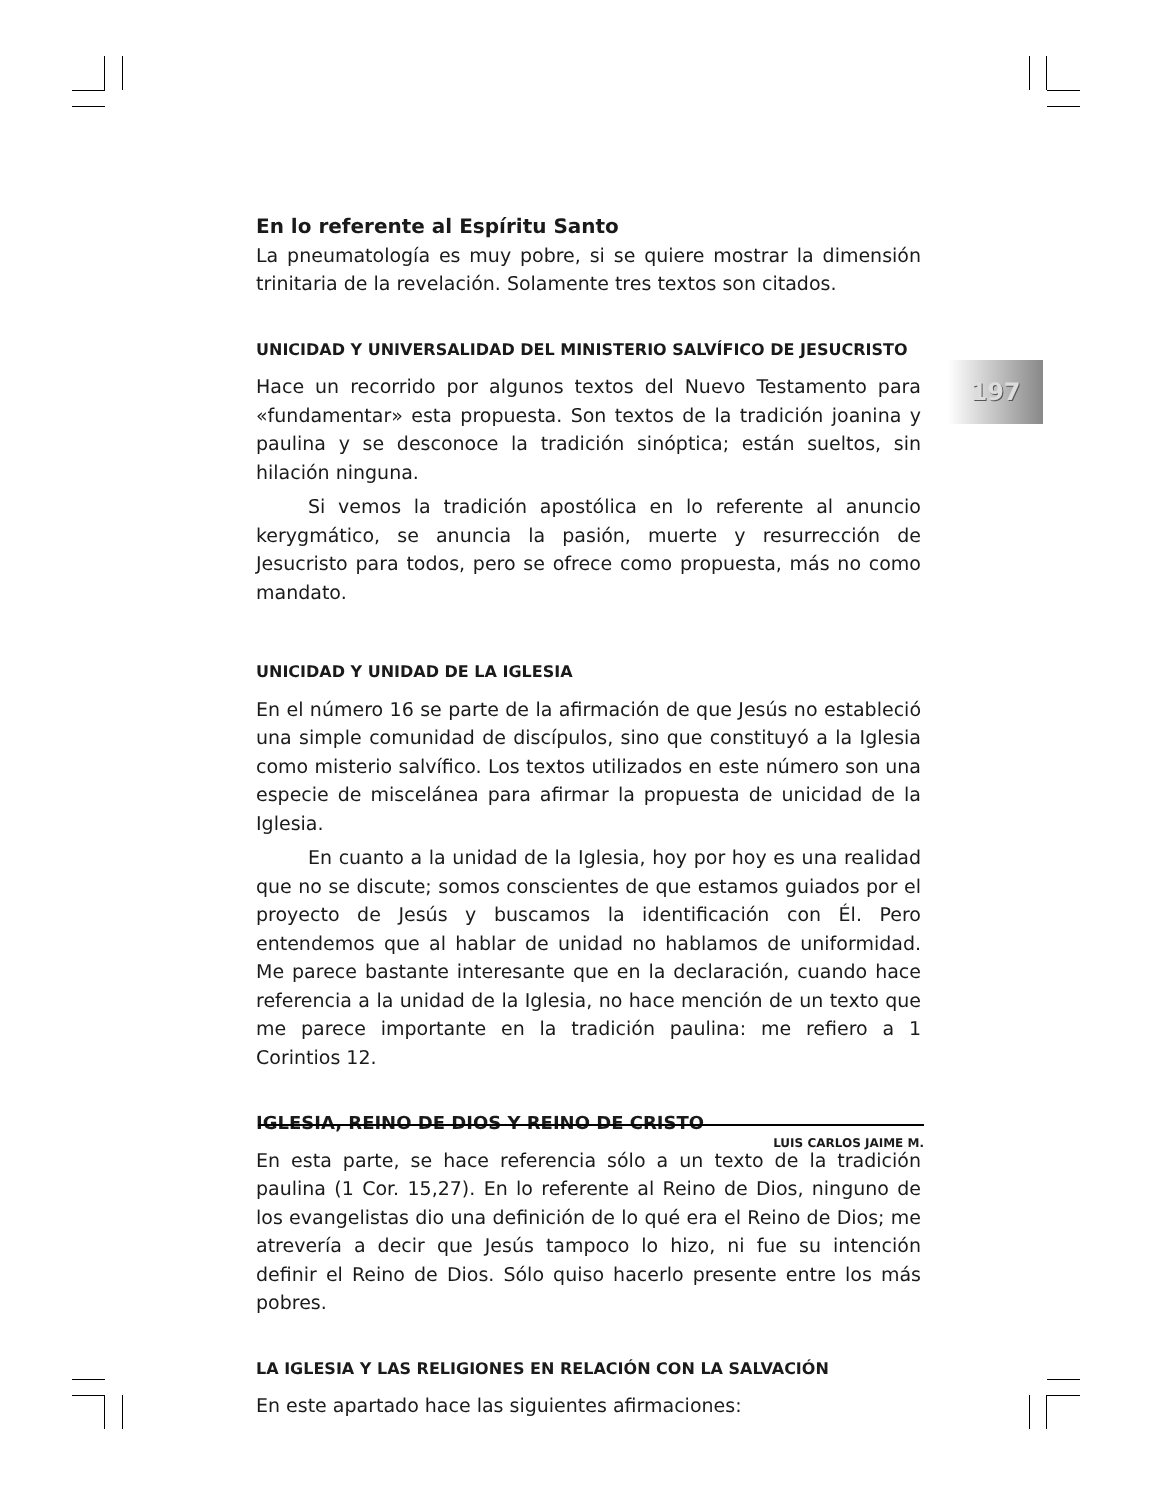197
En lo referente al Espíritu Santo
La pneumatología es muy pobre, si se quiere mostrar la dimensión trinitaria de la revelación. Solamente tres textos son citados.
UNICIDAD Y UNIVERSALIDAD DEL MINISTERIO SALVÍFICO DE JESUCRISTO
Hace un recorrido por algunos textos del Nuevo Testamento para «fundamentar» esta propuesta. Son textos de la tradición joanina y paulina y se desconoce la tradición sinóptica; están sueltos, sin hilación ninguna.
Si vemos la tradición apostólica en lo referente al anuncio kerygmático, se anuncia la pasión, muerte y resurrección de Jesucristo para todos, pero se ofrece como propuesta, más no como mandato.
UNICIDAD Y UNIDAD DE LA IGLESIA
En el número 16 se parte de la afirmación de que Jesús no estableció una simple comunidad de discípulos, sino que constituyó a la Iglesia como misterio salvífico. Los textos utilizados en este número son una especie de miscelánea para afirmar la propuesta de unicidad de la Iglesia.
En cuanto a la unidad de la Iglesia, hoy por hoy es una realidad que no se discute; somos conscientes de que estamos guiados por el proyecto de Jesús y buscamos la identificación con Él. Pero entendemos que al hablar de unidad no hablamos de uniformidad. Me parece bastante interesante que en la declaración, cuando hace referencia a la unidad de la Iglesia, no hace mención de un texto que me parece importante en la tradición paulina: me refiero a 1 Corintios 12.
IGLESIA, REINO DE DIOS Y REINO DE CRISTO
En esta parte, se hace referencia sólo a un texto de la tradición paulina (1 Cor. 15,27). En lo referente al Reino de Dios, ninguno de los evangelistas dio una definición de lo qué era el Reino de Dios; me atrevería a decir que Jesús tampoco lo hizo, ni fue su intención definir el Reino de Dios. Sólo quiso hacerlo presente entre los más pobres.
LA IGLESIA Y LAS RELIGIONES EN RELACIÓN CON LA SALVACIÓN
En este apartado hace las siguientes afirmaciones:
LUIS CARLOS JAIME M.